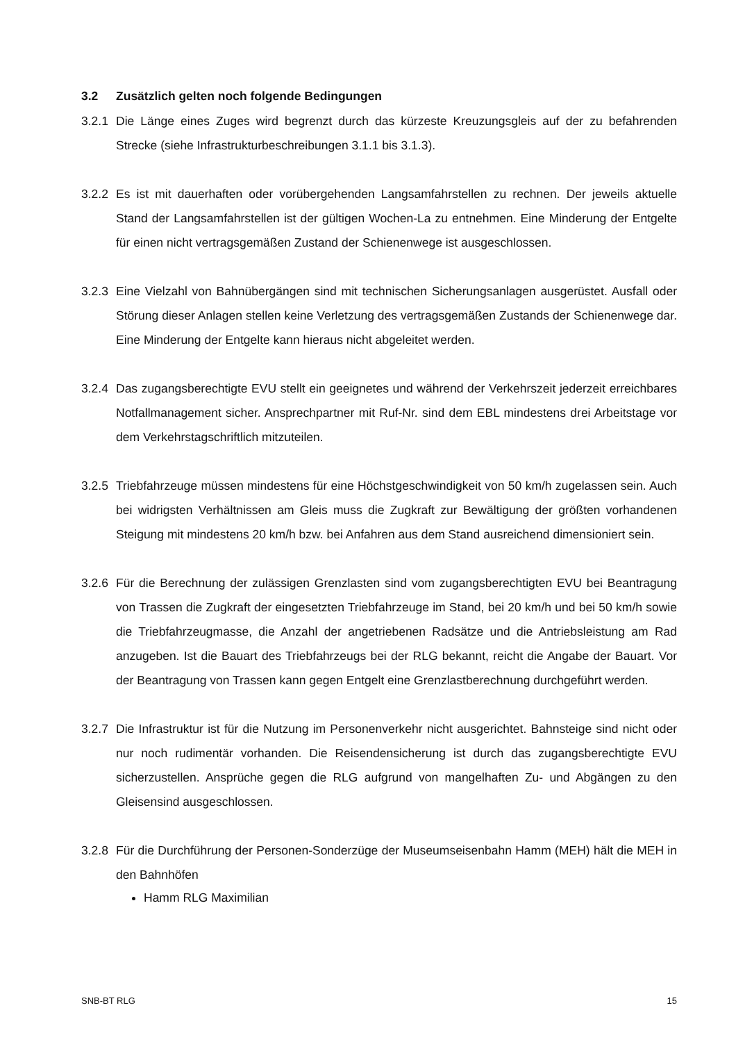3.2 Zusätzlich gelten noch folgende Bedingungen
3.2.1
Die Länge eines Zuges wird begrenzt durch das kürzeste Kreuzungsgleis auf der zu befahrenden Strecke (siehe Infrastrukturbeschreibungen 3.1.1 bis 3.1.3).
3.2.2
Es ist mit dauerhaften oder vorübergehenden Langsamfahrstellen zu rechnen. Der jeweils aktuelle Stand der Langsamfahrstellen ist der gültigen Wochen-La zu entnehmen. Eine Minderung der Entgelte für einen nicht vertragsgemäßen Zustand der Schienenwege ist ausgeschlossen.
3.2.3
Eine Vielzahl von Bahnübergängen sind mit technischen Sicherungsanlagen ausgerüstet. Ausfall oder Störung dieser Anlagen stellen keine Verletzung des vertragsgemäßen Zustands der Schienenwege dar. Eine Minderung der Entgelte kann hieraus nicht abgeleitet werden.
3.2.4
Das zugangsberechtigte EVU stellt ein geeignetes und während der Verkehrszeit jederzeit erreichbares Notfallmanagement sicher. Ansprechpartner mit Ruf-Nr. sind dem EBL mindestens drei Arbeitstage vor dem Verkehrstagschriftlich mitzuteilen.
3.2.5
Triebfahrzeuge müssen mindestens für eine Höchstgeschwindigkeit von 50 km/h zugelassen sein. Auch bei widrigsten Verhältnissen am Gleis muss die Zugkraft zur Bewältigung der größten vorhandenen Steigung mit mindestens 20 km/h bzw. bei Anfahren aus dem Stand ausreichend dimensioniert sein.
3.2.6
Für die Berechnung der zulässigen Grenzlasten sind vom zugangsberechtigten EVU bei Beantragung von Trassen die Zugkraft der eingesetzten Triebfahrzeuge im Stand, bei 20 km/h und bei 50 km/h sowie die Triebfahrzeugmasse, die Anzahl der angetriebenen Radsätze und die Antriebsleistung am Rad anzugeben. Ist die Bauart des Triebfahrzeugs bei der RLG bekannt, reicht die Angabe der Bauart. Vor der Beantragung von Trassen kann gegen Entgelt eine Grenzlastberechnung durchgeführt werden.
3.2.7
Die Infrastruktur ist für die Nutzung im Personenverkehr nicht ausgerichtet. Bahnsteige sind nicht oder nur noch rudimentär vorhanden. Die Reisendensicherung ist durch das zugangsberechtigte EVU sicherzustellen. Ansprüche gegen die RLG aufgrund von mangelhaften Zu- und Abgängen zu den Gleisensind ausgeschlossen.
3.2.8
Für die Durchführung der Personen-Sonderzüge der Museumseisenbahn Hamm (MEH) hält die MEH in den Bahnhöfen
Hamm RLG Maximilian
SNB-BT RLG 15